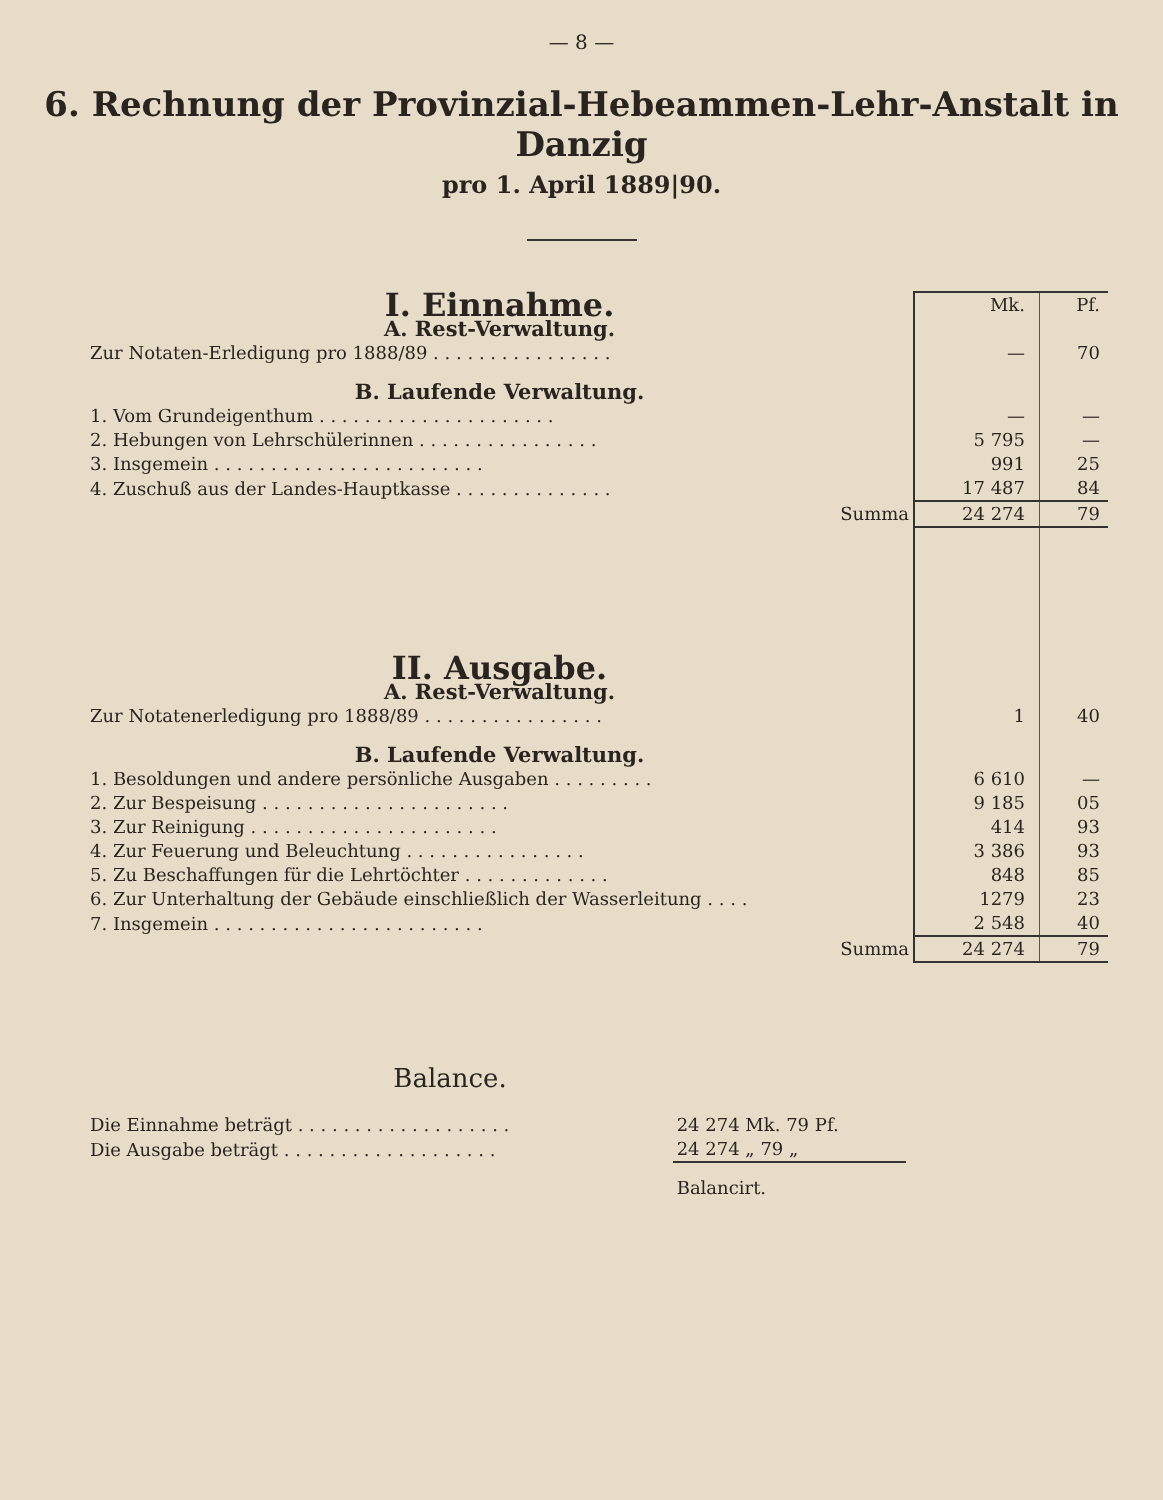— 8 —
6. Rechnung der Provinzial-Hebeammen-Lehr-Anstalt in Danzig
pro 1. April 1889|90.
| I. Einnahme. | Mk. | Pf. |
| A. Rest-Verwaltung. | | |
| Zur Notaten-Erledigung pro 1888/89 . . . . . . . . . . . . . . . . | — | 70 |
| B. Laufende Verwaltung. | | |
| 1. Vom Grundeigenthum . . . . . . . . . . . . . . . . . . . . . | — | — |
| 2. Hebungen von Lehrschülerinnen . . . . . . . . . . . . . . . . | 5 795 | — |
| 3. Insgemein . . . . . . . . . . . . . . . . . . . . . . . . | 991 | 25 |
| 4. Zuschuß aus der Landes-Hauptkasse . . . . . . . . . . . . . . | 17 487 | 84 |
| Summa | 24 274 | 79 |
| II. Ausgabe. | | |
| A. Rest-Verwaltung. | | |
| Zur Notatenerledigung pro 1888/89 . . . . . . . . . . . . . . . . | 1 | 40 |
| B. Laufende Verwaltung. | | |
| 1. Besoldungen und andere persönliche Ausgaben . . . . . . . . . | 6 610 | — |
| 2. Zur Bespeisung . . . . . . . . . . . . . . . . . . . . . . | 9 185 | 05 |
| 3. Zur Reinigung . . . . . . . . . . . . . . . . . . . . . . | 414 | 93 |
| 4. Zur Feuerung und Beleuchtung . . . . . . . . . . . . . . . . | 3 386 | 93 |
| 5. Zu Beschaffungen für die Lehrtöchter . . . . . . . . . . . . . | 848 | 85 |
| 6. Zur Unterhaltung der Gebäude einschließlich der Wasserleitung . . . . | 1279 | 23 |
| 7. Insgemein . . . . . . . . . . . . . . . . . . . . . . . . | 2 548 | 40 |
| Summa | 24 274 | 79 |
Balance.
| Die Einnahme beträgt . . . . . . . . . . . . . . . . . . . | 24 274 Mk. 79 Pf. |
| Die Ausgabe beträgt . . . . . . . . . . . . . . . . . . . | 24 274 „ 79 „ |
| | Balancirt. |